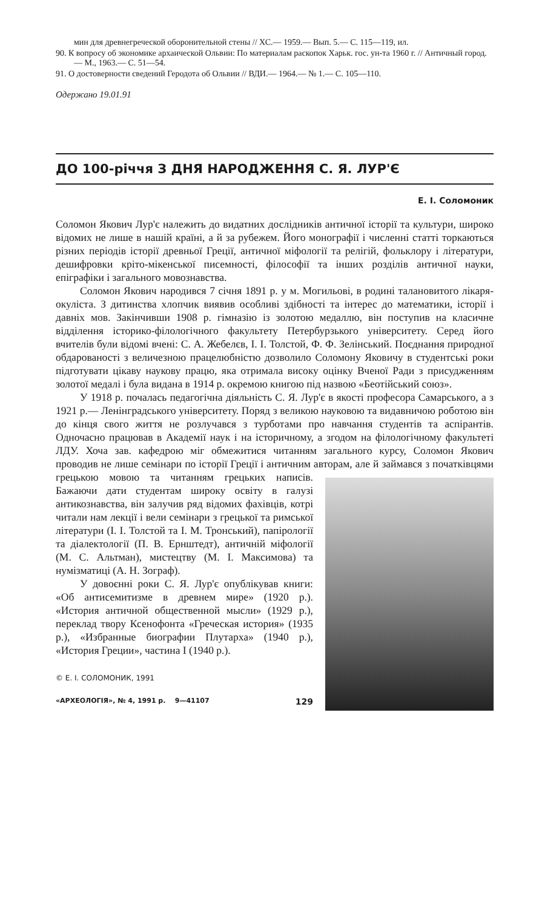мин для древнегреческой оборонительной стены // ХС.— 1959.— Вып. 5.— С. 115—119, ил.
90. К вопросу об экономике архаической Ольвии: По материалам раскопок Харьк. гос. ун-та 1960 г. // Античный город.— М., 1963.— С. 51—54.
91. О достоверности сведений Геродота об Ольвии // ВДИ.— 1964.— № 1.— С. 105—110.
Одержано 19.01.91
ДО 100-річчя З ДНЯ НАРОДЖЕННЯ С. Я. ЛУР'Є
Е. І. Соломоник
Соломон Якович Лур'є належить до видатних дослідників античної історії та культури, широко відомих не лише в нашій країні, а й за рубежем. Його монографії і численні статті торкаються різних періодів історії древньої Греції, античної міфології та релігій, фольклору і літератури, дешифровки кріто-мікенської писемності, філософії та інших розділів античної науки, епіграфіки і загального мовознавства.
Соломон Якович народився 7 січня 1891 р. у м. Могильові, в родині талановитого лікаря-окуліста. З дитинства хлопчик виявив особливі здібності та інтерес до математики, історії і давніх мов. Закінчивши 1908 р. гімназію із золотою медаллю, він поступив на класичне відділення історико-філологічного факультету Петербурзького університету. Серед його вчителів були відомі вчені: С. А. Жебелєв, І. І. Толстой, Ф. Ф. Зелінський. Поєднання природної обдарованості з величезною працелюбністю дозволило Соломону Яковичу в студентські роки підготувати цікаву наукову працю, яка отримала високу оцінку Вченої Ради з присудженням золотої медалі і була видана в 1914 р. окремою книгою під назвою «Беотійський союз».
У 1918 р. почалась педагогічна діяльність С. Я. Лур'є в якості професора Самарського, а з 1921 р.— Ленінградського університету. Поряд з великою науковою та видавничою роботою він до кінця свого життя не розлучався з турботами про навчання студентів та аспірантів. Одночасно працював в Академії наук і на історичному, а згодом на філологічному факультеті ЛДУ. Хоча зав. кафедрою міг обмежитися читанням загального курсу, Соломон Якович проводив не лише семінари по історії Греції і античним авторам, але й займався з початківцями грецькою мовою та читанням грецьких написів. Бажаючи дати студентам широку освіту в галузі антикознавства, він залучив ряд відомих фахівців, котрі читали нам лекції і вели семінари з грецької та римської літератури (І. І. Толстой та І. М. Тронський), папірології та діалектології (П. В. Ернштедт), античній міфології (М. С. Альтман), мистецтву (М. І. Максимова) та нумізматиці (А. Н. Зограф).
У довоєнні роки С. Я. Лур'є опублікував книги: «Об антисемитизме в древнем мире» (1920 р.). «История античной общественной мысли» (1929 р.), переклад твору Ксенофонта «Греческая история» (1935 р.), «Избранные биографии Плутарха» (1940 р.), «История Греции», частина І (1940 р.).
© Е. І. СОЛОМОНИК, 1991
«АРХЕОЛОГІЯ», № 4, 1991 р. 9—41107 129